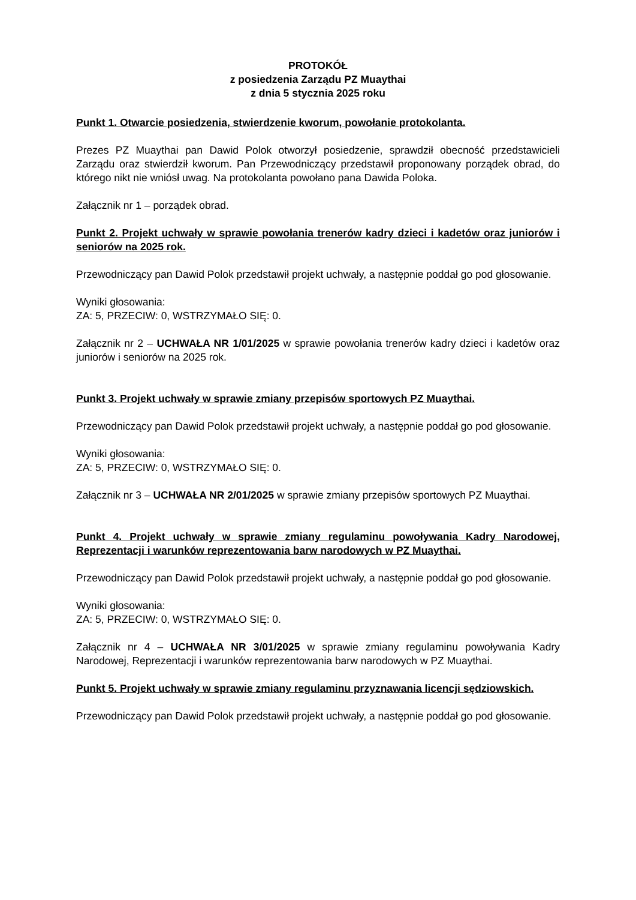PROTOKÓŁ
z posiedzenia Zarządu PZ Muaythai
z dnia 5 stycznia 2025 roku
Punkt 1. Otwarcie posiedzenia, stwierdzenie kworum, powołanie protokolanta.
Prezes PZ Muaythai pan Dawid Polok otworzył posiedzenie, sprawdził obecność przedstawicieli Zarządu oraz stwierdził kworum. Pan Przewodniczący przedstawił proponowany porządek obrad, do którego nikt nie wniósł uwag. Na protokolanta powołano pana Dawida Poloka.
Załącznik nr 1 – porządek obrad.
Punkt 2. Projekt uchwały w sprawie powołania trenerów kadry dzieci i kadetów oraz juniorów i seniorów na 2025 rok.
Przewodniczący pan Dawid Polok przedstawił projekt uchwały, a następnie poddał go pod głosowanie.
Wyniki głosowania:
ZA: 5, PRZECIW: 0, WSTRZYMAŁO SIĘ: 0.
Załącznik nr 2 – UCHWAŁA NR 1/01/2025 w sprawie powołania trenerów kadry dzieci i kadetów oraz juniorów i seniorów na 2025 rok.
Punkt 3. Projekt uchwały w sprawie zmiany przepisów sportowych PZ Muaythai.
Przewodniczący pan Dawid Polok przedstawił projekt uchwały, a następnie poddał go pod głosowanie.
Wyniki głosowania:
ZA: 5, PRZECIW: 0, WSTRZYMAŁO SIĘ: 0.
Załącznik nr 3 – UCHWAŁA NR 2/01/2025 w sprawie zmiany przepisów sportowych PZ Muaythai.
Punkt 4. Projekt uchwały w sprawie zmiany regulaminu powoływania Kadry Narodowej, Reprezentacji i warunków reprezentowania barw narodowych w PZ Muaythai.
Przewodniczący pan Dawid Polok przedstawił projekt uchwały, a następnie poddał go pod głosowanie.
Wyniki głosowania:
ZA: 5, PRZECIW: 0, WSTRZYMAŁO SIĘ: 0.
Załącznik nr 4 – UCHWAŁA NR 3/01/2025 w sprawie zmiany regulaminu powoływania Kadry Narodowej, Reprezentacji i warunków reprezentowania barw narodowych w PZ Muaythai.
Punkt 5. Projekt uchwały w sprawie zmiany regulaminu przyznawania licencji sędziowskich.
Przewodniczący pan Dawid Polok przedstawił projekt uchwały, a następnie poddał go pod głosowanie.